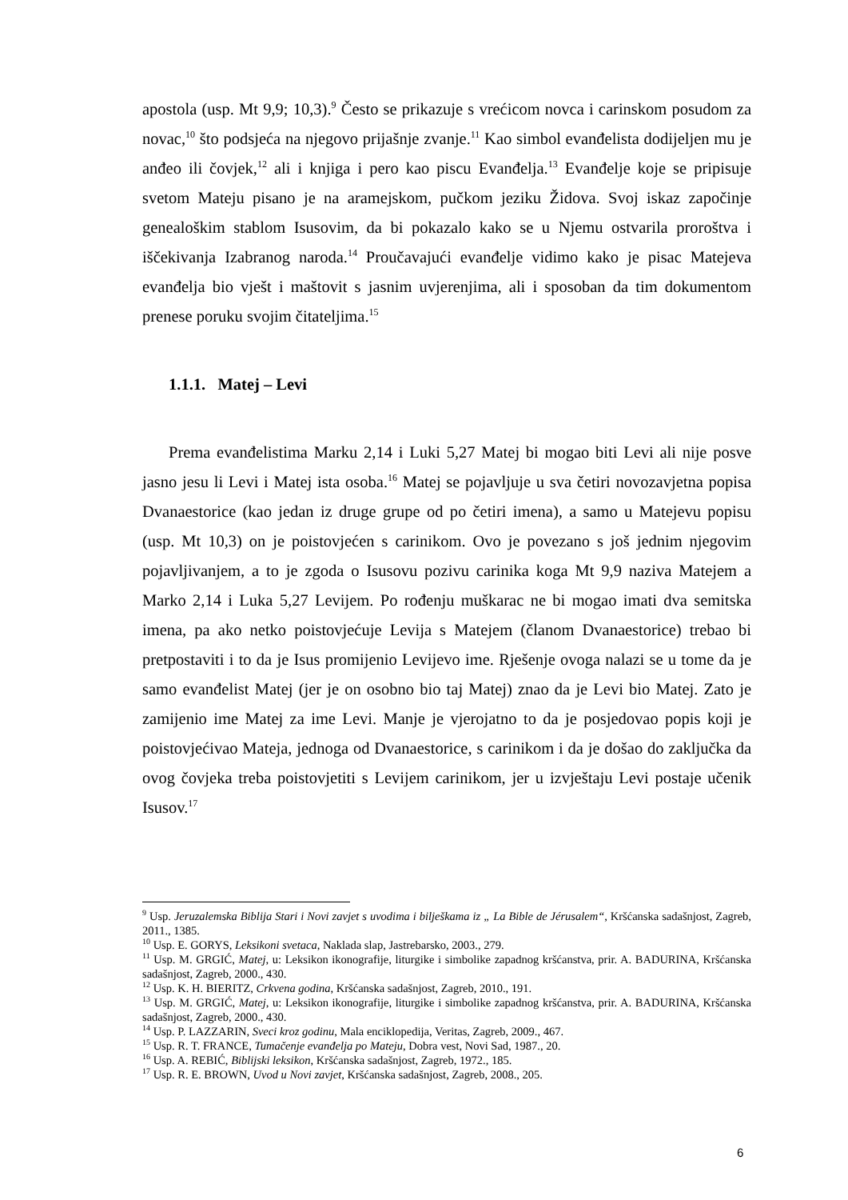apostola (usp. Mt 9,9; 10,3).<sup>9</sup> Često se prikazuje s vrećicom novca i carinskom posudom za novac,<sup>10</sup> što podsjeća na njegovo prijašnje zvanje.<sup>11</sup> Kao simbol evanđelista dodijeljen mu je anđeo ili čovjek,<sup>12</sup> ali i knjiga i pero kao piscu Evanđelja.<sup>13</sup> Evanđelje koje se pripisuje svetom Mateju pisano je na aramejskom, pučkom jeziku Židova. Svoj iskaz započinje genealoškim stablom Isusovim, da bi pokazalo kako se u Njemu ostvarila proroštva i iščekivanja Izabranog naroda.<sup>14</sup> Proučavajući evanđelje vidimo kako je pisac Matejeva evanđelja bio vješt i maštovit s jasnim uvjerenjima, ali i sposoban da tim dokumentom prenese poruku svojim čitateljima.<sup>15</sup>
1.1.1. Matej – Levi
Prema evanđelistima Marku 2,14 i Luki 5,27 Matej bi mogao biti Levi ali nije posve jasno jesu li Levi i Matej ista osoba.<sup>16</sup> Matej se pojavljuje u sva četiri novozavjetna popisa Dvanaestorice (kao jedan iz druge grupe od po četiri imena), a samo u Matejevu popisu (usp. Mt 10,3) on je poistovjećen s carinikom. Ovo je povezano s još jednim njegovim pojavljivanjem, a to je zgoda o Isusovu pozivu carinika koga Mt 9,9 naziva Matejem a Marko 2,14 i Luka 5,27 Levijem. Po rođenju muškarac ne bi mogao imati dva semitska imena, pa ako netko poistovjećuje Levija s Matejem (članom Dvanaestorice) trebao bi pretpostaviti i to da je Isus promijenio Levijevo ime. Rješenje ovoga nalazi se u tome da je samo evanđelist Matej (jer je on osobno bio taj Matej) znao da je Levi bio Matej. Zato je zamijenio ime Matej za ime Levi. Manje je vjerojatno to da je posjedovao popis koji je poistovjećivao Mateja, jednoga od Dvanaestorice, s carinikom i da je došao do zaključka da ovog čovjeka treba poistovjetiti s Levijem carinikom, jer u izvještaju Levi postaje učenik Isusov.<sup>17</sup>
<sup>9</sup> Usp. Jeruzalemska Biblija Stari i Novi zavjet s uvodima i bilješkama iz „ La Bible de Jérusalem“, Kršćanska sadašnjost, Zagreb, 2011., 1385.
<sup>10</sup> Usp. E. GORYS, Leksikoni svetaca, Naklada slap, Jastrebarsko, 2003., 279.
<sup>11</sup> Usp. M. GRGIĆ, Matej, u: Leksikon ikonografije, liturgike i simbolike zapadnog kršćanstva, prir. A. BADURINA, Kršćanska sadašnjost, Zagreb, 2000., 430.
<sup>12</sup> Usp. K. H. BIERITZ, Crkvena godina, Kršćanska sadašnjost, Zagreb, 2010., 191.
<sup>13</sup> Usp. M. GRGIĆ, Matej, u: Leksikon ikonografije, liturgike i simbolike zapadnog kršćanstva, prir. A. BADURINA, Kršćanska sadašnjost, Zagreb, 2000., 430.
<sup>14</sup> Usp. P. LAZZARIN, Sveci kroz godinu, Mala enciklopedija, Veritas, Zagreb, 2009., 467.
<sup>15</sup> Usp. R. T. FRANCE, Tumačenje evanđelja po Mateju, Dobra vest, Novi Sad, 1987., 20.
<sup>16</sup> Usp. A. REBIĆ, Biblijski leksikon, Kršćanska sadašnjost, Zagreb, 1972., 185.
<sup>17</sup> Usp. R. E. BROWN, Uvod u Novi zavjet, Kršćanska sadašnjost, Zagreb, 2008., 205.
6